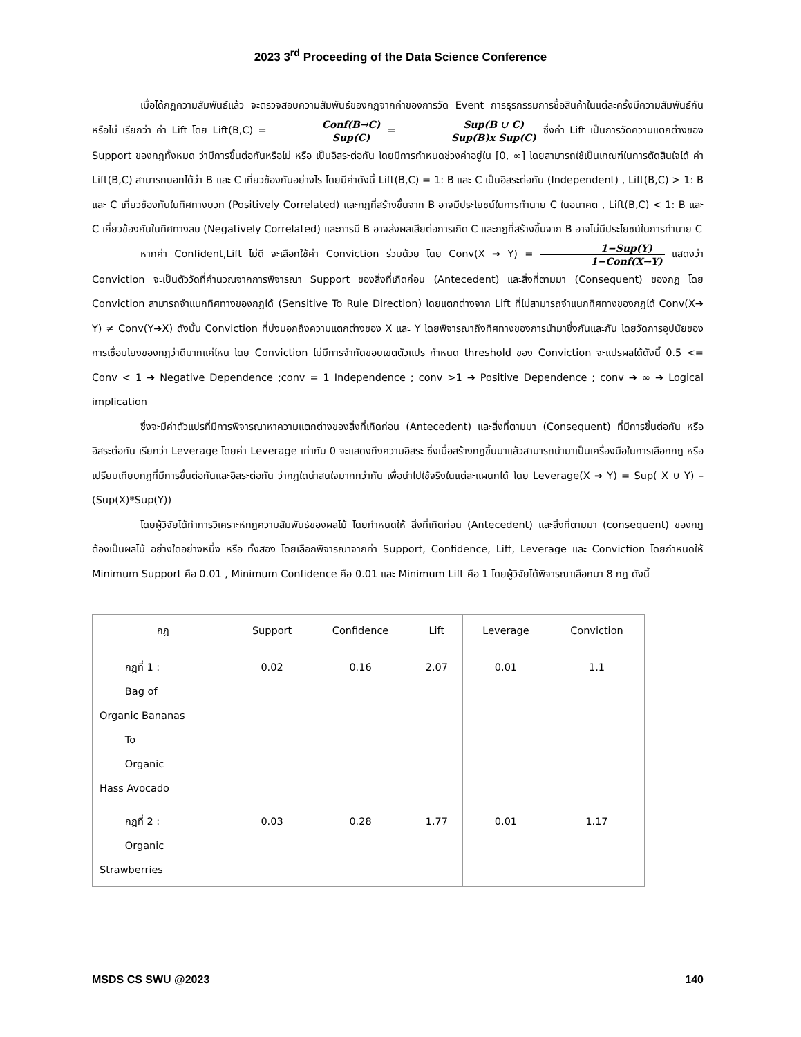2023 3<sup>rd</sup> Proceeding of the Data Science Conference
เมื่อได้กฎความสัมพันธ์แล้ว จะตรวจสอบความสัมพันธ์ของกฎจากค่าของการวัด Event การธุรกรรมการซื้อสินค้าในแต่ละครั้งมีความสัมพันธ์กันหรือไม่ เรียกว่า ค่า Lift โดย Lift(B,C) = Conf(B→C) Sup(C) = Sup(B ∪ C) Sup(B)x Sup(C) ซึ่งค่า Lift เป็นการวัดความแตกต่างของ Support ของกฎทั้งหมด ว่ามีการขึ้นต่อกันหรือไม่ หรือ เป็นอิสระต่อกัน โดยมีการกำหนดช่วงค่าอยู่ใน [0, ∞] โดยสามารถใช้เป็นเกณฑ์ในการตัดสินใจได้ ค่า Lift(B,C) สามารถบอกได้ว่า B และ C เกี่ยวข้องกันอย่างไร โดยมีค่าดังนี้ Lift(B,C) = 1: B และ C เป็นอิสระต่อกัน (Independent) , Lift(B,C) > 1: B และ C เกี่ยวข้องกันในทิศทางบวก (Positively Correlated) และกฎที่สร้างขึ้นจาก B อาจมีประโยชน์ในการทำนาย C ในอนาคต , Lift(B,C) < 1: B และ C เกี่ยวข้องกันในทิศทางลบ (Negatively Correlated) และการมี B อาจส่งผลเสียต่อการเกิด C และกฎที่สร้างขึ้นจาก B อาจไม่มีประโยชน์ในการทำนาย C
หากค่า Confident,Lift ไม่ดี จะเลือกใช้ค่า Conviction ร่วมด้วย โดย Conv(X ➔ Y) = 1−Sup(Y) 1−Conf(X→Y) แสดงว่า Conviction จะเป็นตัววัดที่คำนวณจากการพิจารณา Support ของสิ่งที่เกิดก่อน (Antecedent) และสิ่งที่ตามมา (Consequent) ของกฎ โดย Conviction สามารถจำแนกทิศทางของกฎได้ (Sensitive To Rule Direction) โดยแตกต่างจาก Lift ที่ไม่สามารถจำแนกทิศทางของกฎได้ Conv(X➔ Y) ≠ Conv(Y➔X) ดังนั้น Conviction ที่บ่งบอกถึงความแตกต่างของ X และ Y โดยพิจารณาถึงทิศทางของการนำมาซึ่งกันและกัน โดยวัดการอุปนัยของการเชื่อมโยงของกฎว่าดีมากแค่ไหน โดย Conviction ไม่มีการจำกัดขอบเขตตัวแปร กำหนด threshold ของ Conviction จะแปรผลได้ดังนี้ 0.5 <= Conv < 1 ➔ Negative Dependence ;conv = 1 Independence ; conv >1 ➔ Positive Dependence ; conv ➔ ∞ ➔ Logical implication
ซึ่งจะมีค่าตัวแปรที่มีการพิจารณาหาความแตกต่างของสิ่งที่เกิดก่อน (Antecedent) และสิ่งที่ตามมา (Consequent) ที่มีการขึ้นต่อกัน หรือ อิสระต่อกัน เรียกว่า Leverage โดยค่า Leverage เท่ากับ 0 จะแสดงถึงความอิสระ ซึ่งเมื่อสร้างกฎขึ้นมาแล้วสามารถนำมาเป็นเครื่องมือในการเลือกกฎ หรือ เปรียบเทียบกฎที่มีการขึ้นต่อกันและอิสระต่อกัน ว่ากฎใดน่าสนใจมากกว่ากัน เพื่อนำไปใช้จริงในแต่ละแผนกได้ โดย Leverage(X ➔ Y) = Sup( X ∪ Y) – (Sup(X)*Sup(Y))
โดยผู้วิจัยได้ทำการวิเคราะห์กฎความสัมพันธ์ของผลไม้ โดยกำหนดให้ สิ่งที่เกิดก่อน (Antecedent) และสิ่งที่ตามมา (consequent) ของกฎ ต้องเป็นผลไม้ อย่างใดอย่างหนึ่ง หรือ ทั้งสอง โดยเลือกพิจารณาจากค่า Support, Confidence, Lift, Leverage และ Conviction โดยกำหนดให้ Minimum Support คือ 0.01 , Minimum Confidence คือ 0.01 และ Minimum Lift คือ 1 โดยผู้วิจัยได้พิจารณาเลือกมา 8 กฎ ดังนี้
| กฎ | Support | Confidence | Lift | Leverage | Conviction |
| --- | --- | --- | --- | --- | --- |
| กฎที่ 1 : Bag of Organic Bananas To Organic Hass Avocado | 0.02 | 0.16 | 2.07 | 0.01 | 1.1 |
| กฎที่ 2 : Organic Strawberries | 0.03 | 0.28 | 1.77 | 0.01 | 1.17 |
MSDS CS SWU @2023 140